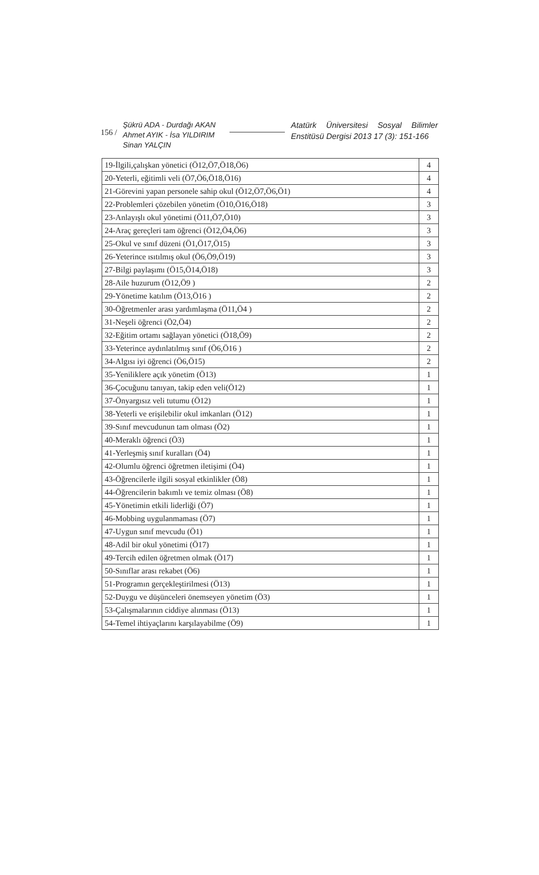156 /
Şükrü ADA - Durdağı AKAN
Ahmet AYIK - İsa YILDIRIM
Sinan YALÇIN
Atatürk Üniversitesi Sosyal Bilimler Enstitüsü Dergisi 2013 17 (3): 151-166
| 19-İlgili,çalışkan yönetici (Ö12,Ö7,Ö18,Ö6) | 4 |
| 20-Yeterli, eğitimli veli (Ö7,Ö6,Ö18,Ö16) | 4 |
| 21-Görevini yapan personele sahip okul (Ö12,Ö7,Ö6,Ö1) | 4 |
| 22-Problemleri çözebilen yönetim (Ö10,Ö16,Ö18) | 3 |
| 23-Anlayışlı okul yönetimi (Ö11,Ö7,Ö10) | 3 |
| 24-Araç gereçleri tam öğrenci (Ö12,Ö4,Ö6) | 3 |
| 25-Okul ve sınıf düzeni (Ö1,Ö17,Ö15) | 3 |
| 26-Yeterince ısıtılmış okul (Ö6,Ö9,Ö19) | 3 |
| 27-Bilgi paylaşımı (Ö15,Ö14,Ö18) | 3 |
| 28-Aile huzurum (Ö12,Ö9 ) | 2 |
| 29-Yönetime katılım (Ö13,Ö16 ) | 2 |
| 30-Öğretmenler arası yardımlaşma (Ö11,Ö4 ) | 2 |
| 31-Neşeli öğrenci (Ö2,Ö4) | 2 |
| 32-Eğitim ortamı sağlayan yönetici (Ö18,Ö9) | 2 |
| 33-Yeterince aydınlatılmış sınıf (Ö6,Ö16 ) | 2 |
| 34-Algısı iyi öğrenci (Ö6,Ö15) | 2 |
| 35-Yeniliklere açık yönetim (Ö13) | 1 |
| 36-Çocuğunu tanıyan, takip eden veli(Ö12) | 1 |
| 37-Önyargısız veli tutumu (Ö12) | 1 |
| 38-Yeterli ve erişilebilir okul imkanları (Ö12) | 1 |
| 39-Sınıf mevcudunun tam olması (Ö2) | 1 |
| 40-Meraklı öğrenci (Ö3) | 1 |
| 41-Yerleşmiş sınıf kuralları (Ö4) | 1 |
| 42-Olumlu öğrenci öğretmen iletişimi (Ö4) | 1 |
| 43-Öğrencilerle ilgili sosyal etkinlikler (Ö8) | 1 |
| 44-Öğrencilerin bakımlı ve temiz olması (Ö8) | 1 |
| 45-Yönetimin etkili liderliği (Ö7) | 1 |
| 46-Mobbing uygulanmaması (Ö7) | 1 |
| 47-Uygun sınıf mevcudu (Ö1) | 1 |
| 48-Adil bir okul yönetimi (Ö17) | 1 |
| 49-Tercih edilen öğretmen olmak (Ö17) | 1 |
| 50-Sınıflar arası rekabet (Ö6) | 1 |
| 51-Programın gerçekleştirilmesi (Ö13) | 1 |
| 52-Duygu ve düşünceleri önemseyen yönetim (Ö3) | 1 |
| 53-Çalışmalarının ciddiye alınması (Ö13) | 1 |
| 54-Temel ihtiyaçlarını karşılayabilme (Ö9) | 1 |